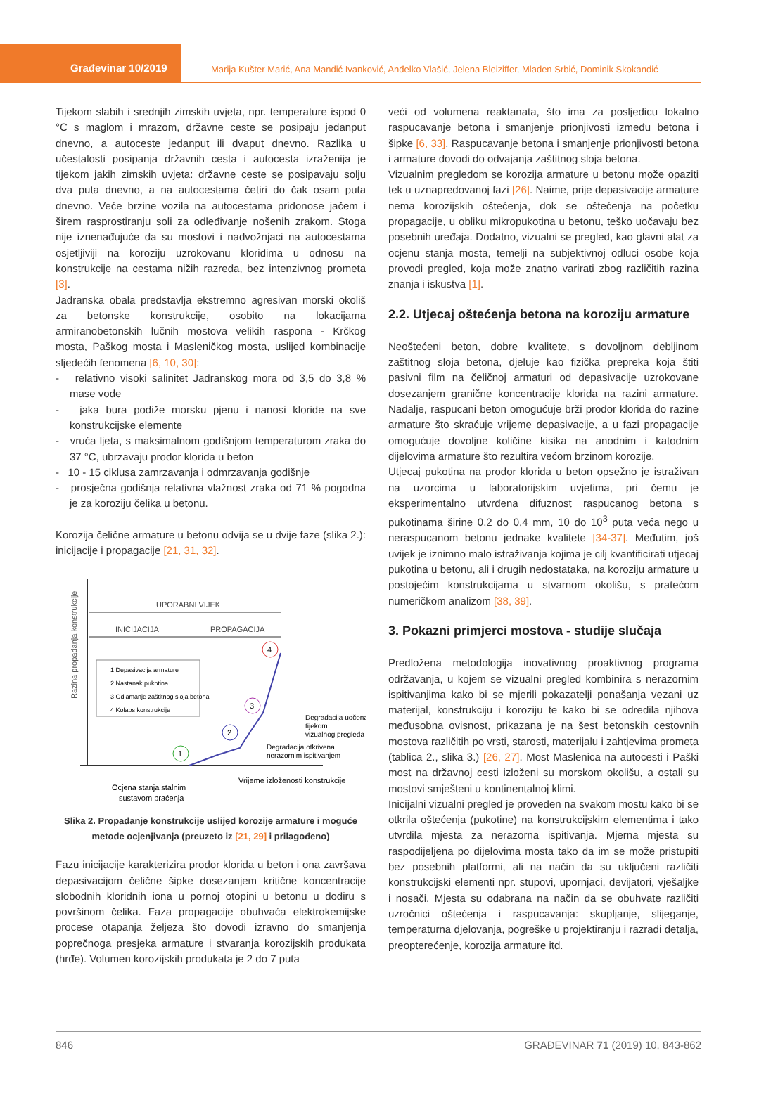Građevinar 10/2019
Marija Kušter Marić, Ana Mandić Ivanković, Anđelko Vlašić, Jelena Bleiziffer, Mladen Srbić, Dominik Skokandić
Tijekom slabih i srednjih zimskih uvjeta, npr. temperature ispod 0 °C s maglom i mrazom, državne ceste se posipaju jedanput dnevno, a autoceste jedanput ili dvaput dnevno. Razlika u učestalosti posipanja državnih cesta i autocesta izraženija je tijekom jakih zimskih uvjeta: državne ceste se posipavaju solju dva puta dnevno, a na autocestama četiri do čak osam puta dnevno. Veće brzine vozila na autocestama pridonose jačem i širem rasprostiranju soli za odleđivanje nošenih zrakom. Stoga nije iznenađujuće da su mostovi i nadvožnjaci na autocestama osjetljiviji na koroziju uzrokovanu kloridima u odnosu na konstrukcije na cestama nižih razreda, bez intenzivnog prometa [3].
Jadranska obala predstavlja ekstremno agresivan morski okoliš za betonske konstrukcije, osobito na lokacijama armiranobetonskih lučnih mostova velikih raspona - Krčkog mosta, Paškog mosta i Masleničkog mosta, uslijed kombinacije sljedećih fenomena [6, 10, 30]:
- relativno visoki salinitet Jadranskog mora od 3,5 do 3,8 % mase vode
- jaka bura podiže morsku pjenu i nanosi kloride na sve konstrukcijske elemente
- vruća ljeta, s maksimalnom godišnjom temperaturom zraka do 37 °C, ubrzavaju prodor klorida u beton
- 10 - 15 ciklusa zamrzavanja i odmrzavanja godišnje
- prosječna godišnja relativna vlažnost zraka od 71 % pogodna je za koroziju čelika u betonu.
Korozija čelične armature u betonu odvija se u dvije faze (slika 2.): inicijacije i propagacije [21, 31, 32].
Razina propadanja konstrukcije
UPORABNI VIJEK
INICIJACIJA
PROPAGACIJA
1 Depasivacija armature
2 Nastanak pukotina
3 Odlamanje zaštitnog sloja betona
4 Kolaps konstrukcije
1
2
3
4
Degradacija uočena
tijekom
vizualnog pregleda
Degradacija otkrivena
nerazornim ispitivanjem
Vrijeme izloženosti konstrukcije
Ocjena stanja stalnim
sustavom praćenja
Slika 2. Propadanje konstrukcije uslijed korozije armature i moguće metode ocjenjivanja (preuzeto iz [21, 29] i prilagođeno)
Fazu inicijacije karakterizira prodor klorida u beton i ona završava depasivacijom čelične šipke dosezanjem kritične koncentracije slobodnih kloridnih iona u pornoj otopini u betonu u dodiru s površinom čelika. Faza propagacije obuhvaća elektrokemijske procese otapanja željeza što dovodi izravno do smanjenja poprečnoga presjeka armature i stvaranja korozijskih produkata (hrđe). Volumen korozijskih produkata je 2 do 7 puta
veći od volumena reaktanata, što ima za posljedicu lokalno raspucavanje betona i smanjenje prionjivosti između betona i šipke [6, 33]. Raspucavanje betona i smanjenje prionjivosti betona i armature dovodi do odvajanja zaštitnog sloja betona.
Vizualnim pregledom se korozija armature u betonu može opaziti tek u uznapredovanoj fazi [26]. Naime, prije depasivacije armature nema korozijskih oštećenja, dok se oštećenja na početku propagacije, u obliku mikropukotina u betonu, teško uočavaju bez posebnih uređaja. Dodatno, vizualni se pregled, kao glavni alat za ocjenu stanja mosta, temelji na subjektivnoj odluci osobe koja provodi pregled, koja može znatno varirati zbog različitih razina znanja i iskustva [1].
2.2. Utjecaj oštećenja betona na koroziju armature
Neoštećeni beton, dobre kvalitete, s dovoljnom debljinom zaštitnog sloja betona, djeluje kao fizička prepreka koja štiti pasivni film na čeličnoj armaturi od depasivacije uzrokovane dosezanjem granične koncentracije klorida na razini armature. Nadalje, raspucani beton omogućuje brži prodor klorida do razine armature što skraćuje vrijeme depasivacije, a u fazi propagacije omogućuje dovoljne količine kisika na anodnim i katodnim dijelovima armature što rezultira većom brzinom korozije.
Utjecaj pukotina na prodor klorida u beton opsežno je istraživan na uzorcima u laboratorijskim uvjetima, pri čemu je eksperimentalno utvrđena difuznost raspucanog betona s pukotinama širine 0,2 do 0,4 mm, 10 do 10<sup>3</sup> puta veća nego u neraspucanom betonu jednake kvalitete [34-37]. Međutim, još uvijek je iznimno malo istraživanja kojima je cilj kvantificirati utjecaj pukotina u betonu, ali i drugih nedostataka, na koroziju armature u postojećim konstrukcijama u stvarnom okolišu, s pratećom numeričkom analizom [38, 39].
3. Pokazni primjerci mostova - studije slučaja
Predložena metodologija inovativnog proaktivnog programa održavanja, u kojem se vizualni pregled kombinira s nerazornim ispitivanjima kako bi se mjerili pokazatelji ponašanja vezani uz materijal, konstrukciju i koroziju te kako bi se odredila njihova međusobna ovisnost, prikazana je na šest betonskih cestovnih mostova različitih po vrsti, starosti, materijalu i zahtjevima prometa (tablica 2., slika 3.) [26, 27]. Most Maslenica na autocesti i Paški most na državnoj cesti izloženi su morskom okolišu, a ostali su mostovi smješteni u kontinentalnoj klimi.
Inicijalni vizualni pregled je proveden na svakom mostu kako bi se otkrila oštećenja (pukotine) na konstrukcijskim elementima i tako utvrdila mjesta za nerazorna ispitivanja. Mjerna mjesta su raspodijeljena po dijelovima mosta tako da im se može pristupiti bez posebnih platformi, ali na način da su uključeni različiti konstrukcijski elementi npr. stupovi, upornjaci, devijatori, vješaljke i nosači. Mjesta su odabrana na način da se obuhvate različiti uzročnici oštećenja i raspucavanja: skupljanje, slijeganje, temperaturna djelovanja, pogreške u projektiranju i razradi detalja, preopterećenje, korozija armature itd.
846 GRAĐEVINAR 71 (2019) 10, 843-862